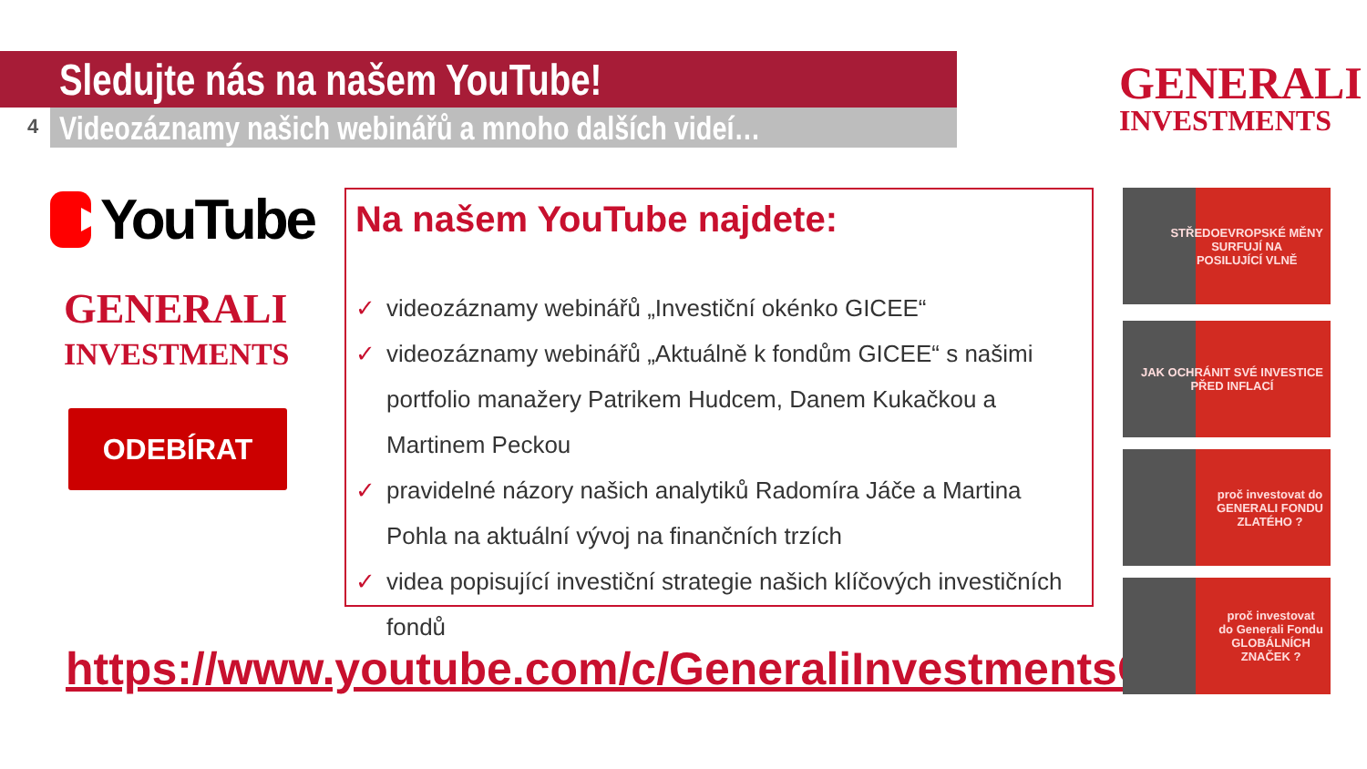Sledujte nás na našem YouTube!
Videozáznamy našich webinářů a mnoho dalších videí…
4
GENERALI
INVESTMENTS
YouTube
GENERALI
INVESTMENTS
ODEBÍRAT
Na našem YouTube najdete:
✓ videozáznamy webinářů „Investiční okénko GICEE“
✓ videozáznamy webinářů „Aktuálně k fondům GICEE“ s našimi portfolio manažery Patrikem Hudcem, Danem Kukačkou a Martinem Peckou
✓ pravidelné názory našich analytiků Radomíra Jáče a Martina Pohla na aktuální vývoj na finančních trzích
✓ videa popisující investiční strategie našich klíčových investičních fondů
https://www.youtube.com/c/GeneraliInvestmentsCEE
STŘEDOEVROPSKÉ MĚNY
SURFUJÍ NA
POSILUJÍCÍ VLNĚ
JAK OCHRÁNIT SVÉ INVESTICE
PŘED INFLACÍ
proč investovat do
GENERALI FONDU
ZLATÉHO ?
proč investovat
do Generali Fondu
GLOBÁLNÍCH
ZNAČEK ?